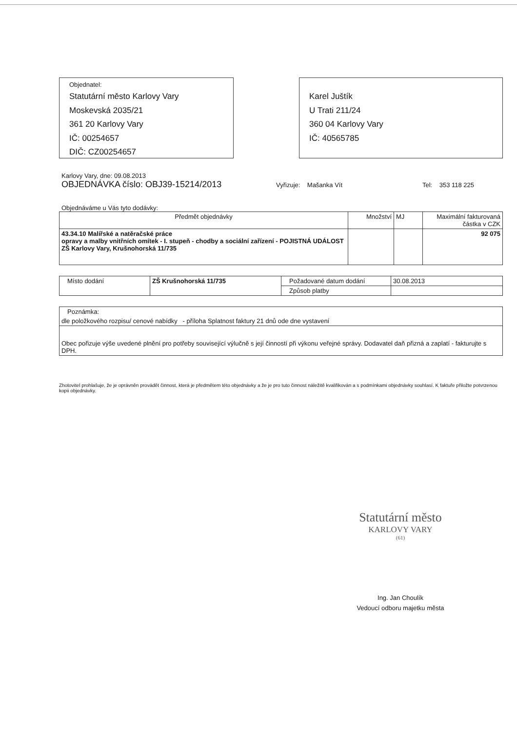Objednatel:
Statutární město Karlovy Vary
Moskevská 2035/21
361 20 Karlovy Vary
IČ: 00254657
DIČ: CZ00254657
Karel Juštík
U Trati 211/24
360 04 Karlovy Vary
IČ: 40565785
Karlovy Vary, dne: 09.08.2013
OBJEDNÁVKA číslo: OBJ39-15214/2013 Vyřizuje: Mašanka Vít Tel: 353 118 225
Objednáváme u Vás tyto dodávky:
| Předmět objednávky | Množství | MJ | Maximální fakturovaná částka v CZK |
| --- | --- | --- | --- |
| 43.34.10 Malířské a natěračské práce opravy a malby vnitřních omítek - I. stupeň - chodby a sociální zařízení - POJISTNÁ UDÁLOST ZŠ Karlovy Vary, Krušnohorská 11/735 | | | 92 075 |
| Místo dodání | ZŠ Krušnohorská 11/735 | Požadované datum dodání | 30.08.2013 |
| | | Způsob platby | |
| Poznámka: |
| dle položkového rozpisu/ cenové nabídky - příloha Splatnost faktury 21 dnů ode dne vystavení |
| Obec pořizuje výše uvedené plnění pro potřeby související výlučně s její činností při výkonu veřejné správy. Dodavatel daň přizná a zaplatí - fakturujte s DPH. |
Zhotovitel prohlašuje, že je oprávněn provádět činnost, která je předmětem této objednávky a že je pro tuto činnost náležitě kvalifikován a s podmínkami objednávky souhlasí. K faktuře přiložte potvrzenou kopii objednávky.
Statutární město
KARLOVY VARY
(61)
Ing. Jan Choulík
Vedoucí odboru majetku města